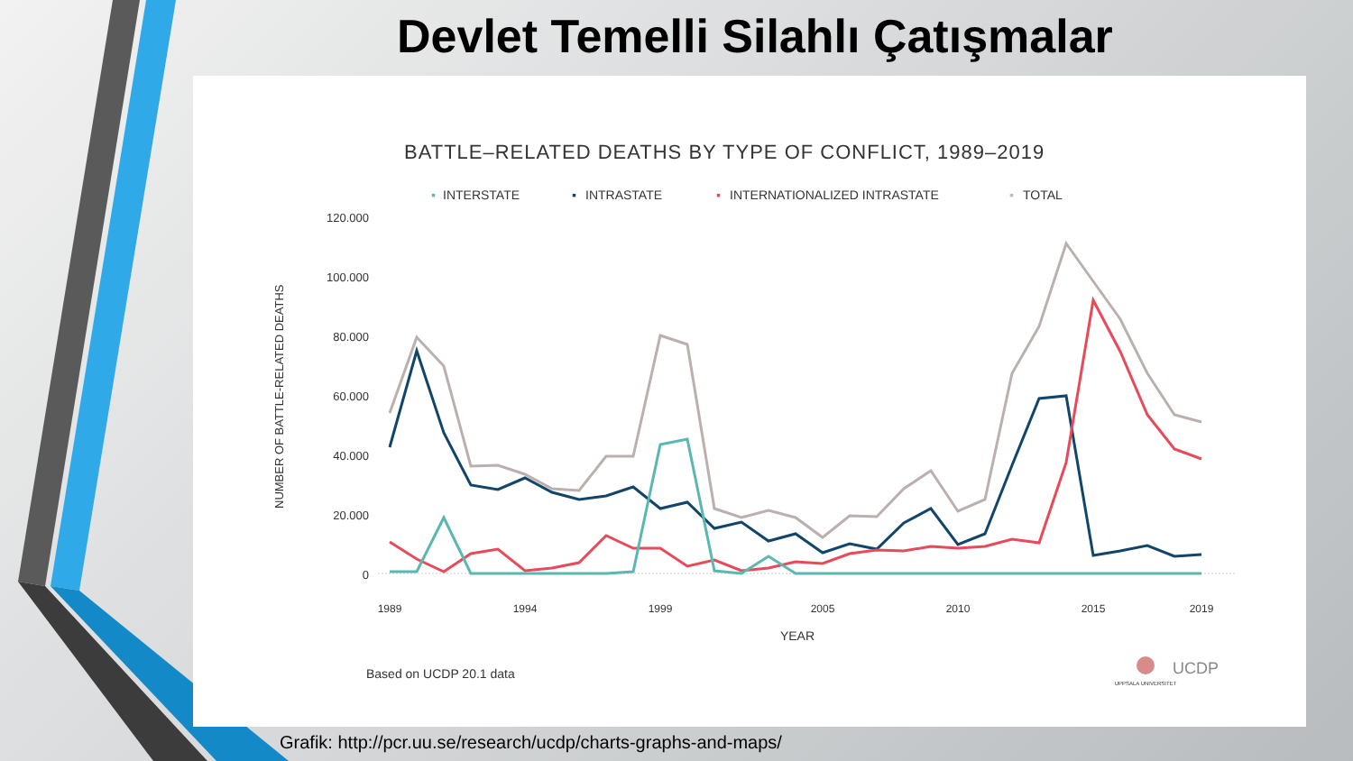Devlet Temelli Silahlı Çatışmalar
BATTLE–RELATED DEATHS BY TYPE OF CONFLICT, 1989–2019
▪
INTERSTATE
▪
INTRASTATE
▪
INTERNATIONALIZED INTRASTATE
▪
TOTAL
120.000
100.000
80.000
60.000
40.000
20.000
0
NUMBER OF BATTLE-RELATED DEATHS
1989
1994
1999
2005
2010
2015
2019
YEAR
Based on UCDP 20.1 data
UPPSALA UNIVERSITET
UCDP
Grafik: http://pcr.uu.se/research/ucdp/charts-graphs-and-maps/